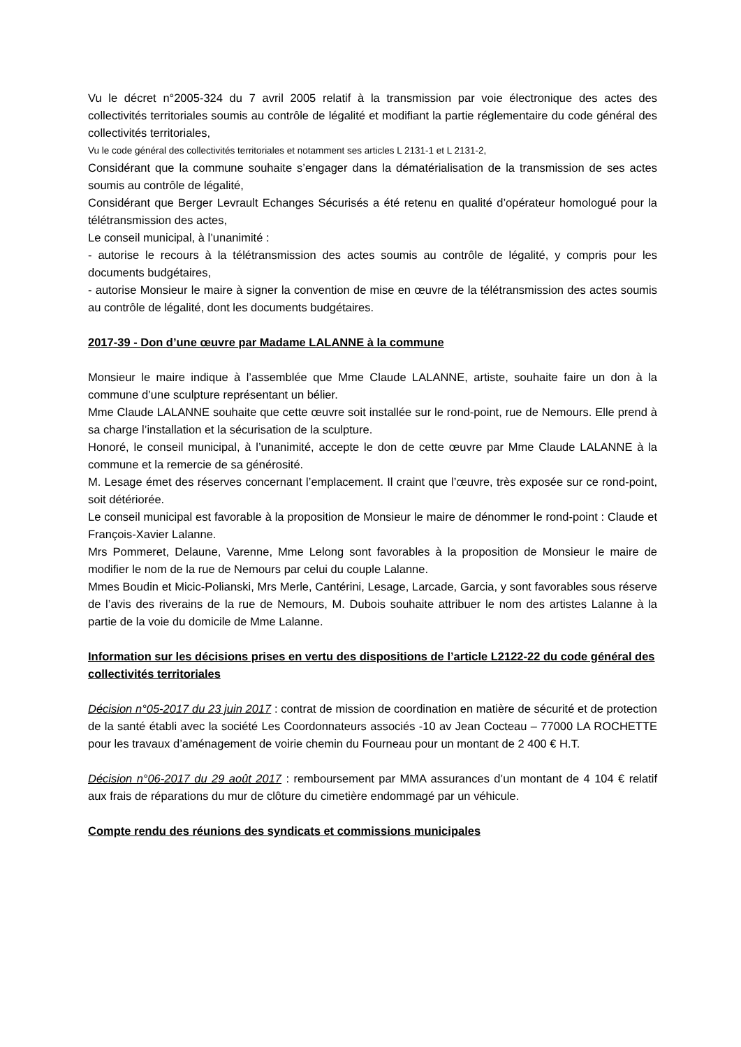Vu le décret n°2005-324 du 7 avril 2005 relatif à la transmission par voie électronique des actes des collectivités territoriales soumis au contrôle de légalité et modifiant la partie réglementaire du code général des collectivités territoriales,
Vu le code général des collectivités territoriales et notamment ses articles L 2131-1 et L 2131-2,
Considérant que la commune souhaite s’engager dans la dématérialisation de la transmission de ses actes soumis au contrôle de légalité,
Considérant que Berger Levrault Echanges Sécurisés a été retenu en qualité d’opérateur homologué pour la télétransmission des actes,
Le conseil municipal, à l’unanimité :
- autorise le recours à la télétransmission des actes soumis au contrôle de légalité, y compris pour les documents budgétaires,
- autorise Monsieur le maire à signer la convention de mise en œuvre de la télétransmission des actes soumis au contrôle de légalité, dont les documents budgétaires.
2017-39 - Don d’une œuvre par Madame LALANNE à la commune
Monsieur le maire indique à l’assemblée que Mme Claude LALANNE, artiste, souhaite faire un don à la commune d’une sculpture représentant un bélier.
Mme Claude LALANNE souhaite que cette œuvre soit installée sur le rond-point, rue de Nemours. Elle prend à sa charge l’installation et la sécurisation de la sculpture.
Honoré, le conseil municipal, à l’unanimité, accepte le don de cette œuvre par Mme Claude LALANNE à la commune et la remercie de sa générosité.
M. Lesage émet des réserves concernant l’emplacement. Il craint que l’œuvre, très exposée sur ce rond-point, soit détériorée.
Le conseil municipal est favorable à la proposition de Monsieur le maire de dénommer le rond-point : Claude et François-Xavier Lalanne.
Mrs Pommeret, Delaune, Varenne, Mme Lelong sont favorables à la proposition de Monsieur le maire de modifier le nom de la rue de Nemours par celui du couple Lalanne.
Mmes Boudin et Micic-Polianski, Mrs Merle, Cantérini, Lesage, Larcade, Garcia, y sont favorables sous réserve de l’avis des riverains de la rue de Nemours, M. Dubois souhaite attribuer le nom des artistes Lalanne à la partie de la voie du domicile de Mme Lalanne.
Information sur les décisions prises en vertu des dispositions de l’article L2122-22 du code général des collectivités territoriales
Décision n°05-2017 du 23 juin 2017 : contrat de mission de coordination en matière de sécurité et de protection de la santé établi avec la société Les Coordonnateurs associés -10 av Jean Cocteau – 77000 LA ROCHETTE pour les travaux d’aménagement de voirie chemin du Fourneau pour un montant de 2 400 € H.T.
Décision n°06-2017 du 29 août 2017 : remboursement par MMA assurances d’un montant de 4 104 € relatif aux frais de réparations du mur de clôture du cimetière endommagé par un véhicule.
Compte rendu des réunions des syndicats et commissions municipales